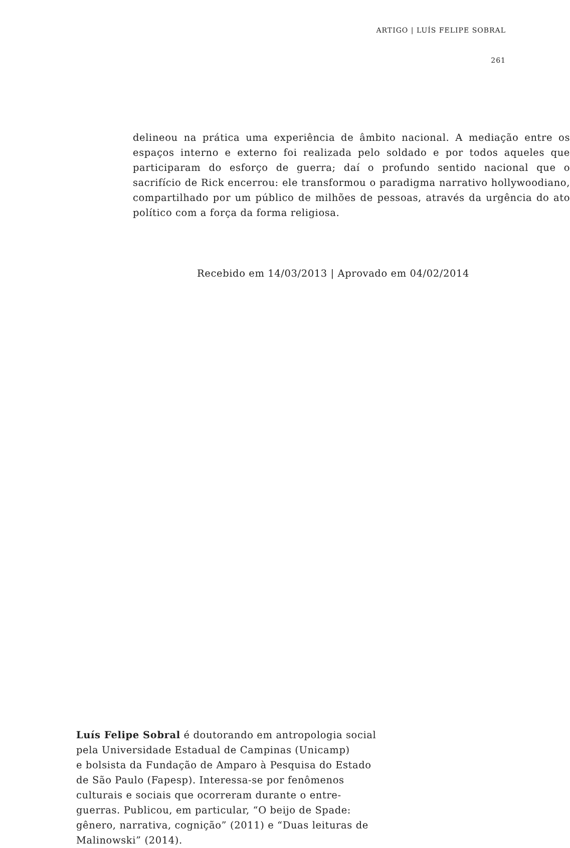ARTIGO | LUÍS FELIPE SOBRAL
261
delineou na prática uma experiência de âmbito nacional. A mediação entre os espaços interno e externo foi realizada pelo soldado e por todos aqueles que participaram do esforço de guerra; daí o profundo sentido nacional que o sacrifício de Rick encerrou: ele transformou o paradigma narrativo holly­woodiano, compartilhado por um público de milhões de pessoas, através da urgência do ato político com a força da forma religiosa.
Recebido em 14/03/2013 | Aprovado em 04/02/2014
Luís Felipe Sobral é doutorando em antropologia social
pela Universidade Estadual de Campinas (Unicamp)
e bolsista da Fundação de Amparo à Pesquisa do Estado
de São Paulo (Fapesp). Interessa-se por fenômenos
culturais e sociais que ocorreram durante o entre-
guerras. Publicou, em particular, “O beijo de Spade:
gênero, narrativa, cognição” (2011) e “Duas leituras de
Malinowski” (2014).